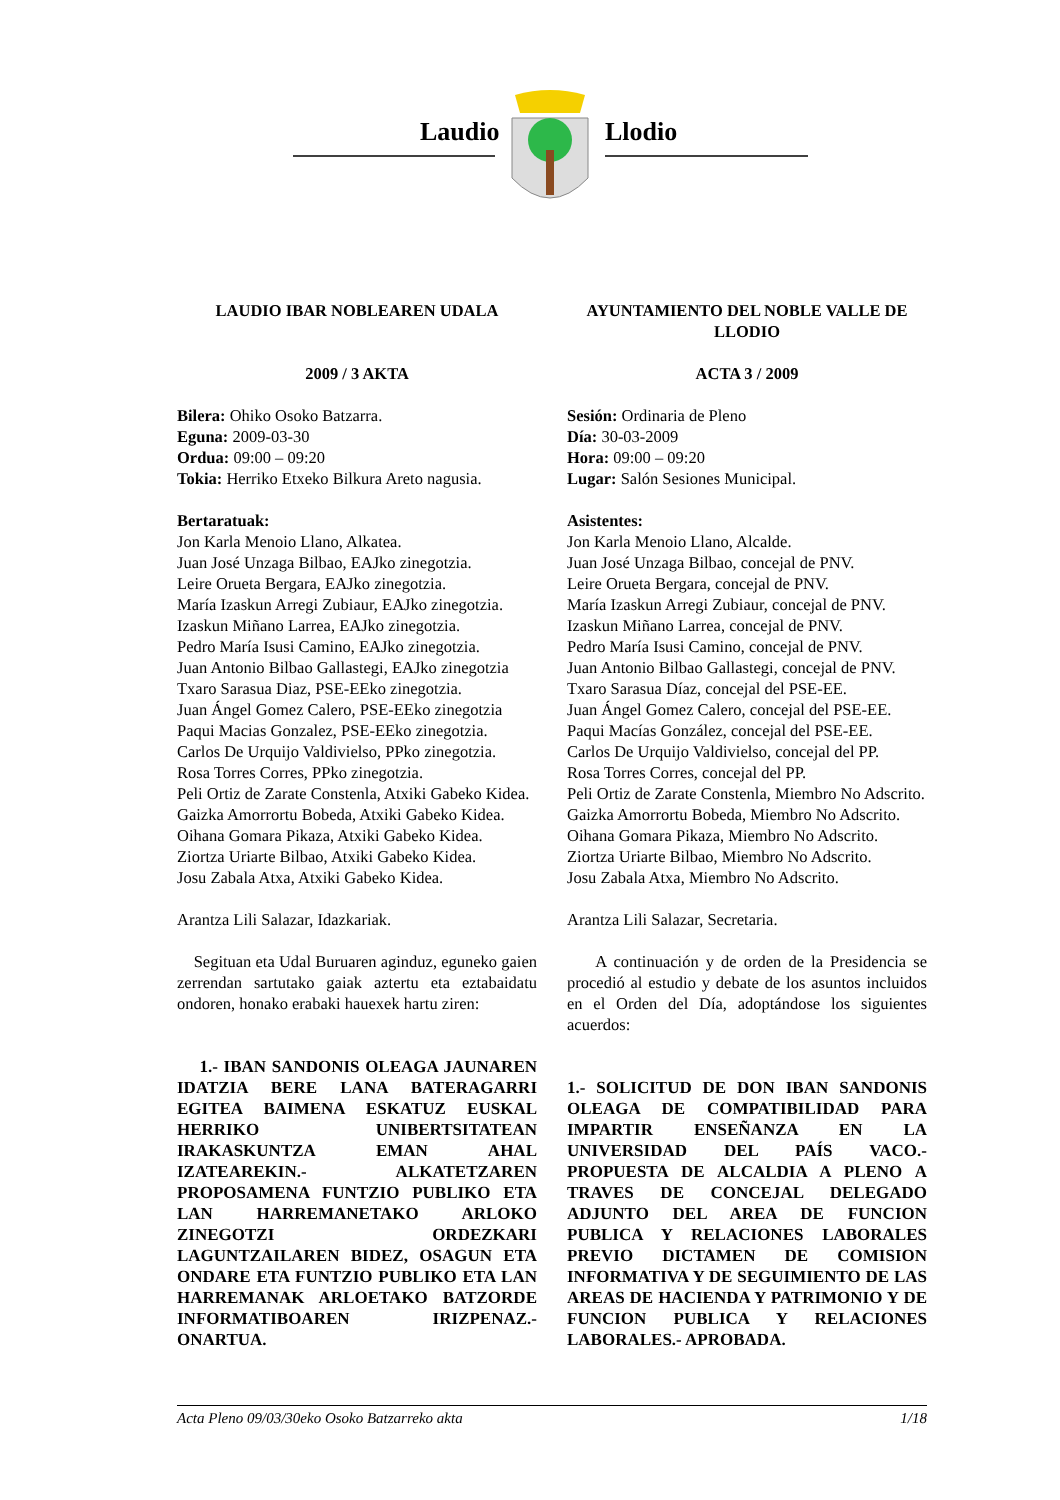Laudio
Llodio
LAUDIO IBAR NOBLEAREN UDALA
2009 / 3 AKTA
Bilera: Ohiko Osoko Batzarra.
Eguna: 2009-03-30
Ordua: 09:00 – 09:20
Tokia: Herriko Etxeko Bilkura Areto nagusia.
Bertaratuak:
Jon Karla Menoio Llano, Alkatea.
Juan José Unzaga Bilbao, EAJko zinegotzia.
Leire Orueta Bergara, EAJko zinegotzia.
María Izaskun Arregi Zubiaur, EAJko zinegotzia.
Izaskun Miñano Larrea, EAJko zinegotzia.
Pedro María Isusi Camino, EAJko zinegotzia.
Juan Antonio Bilbao Gallastegi, EAJko zinegotzia
Txaro Sarasua Diaz, PSE-EEko zinegotzia.
Juan Ángel Gomez Calero, PSE-EEko zinegotzia
Paqui Macias Gonzalez, PSE-EEko zinegotzia.
Carlos De Urquijo Valdivielso, PPko zinegotzia.
Rosa Torres Corres, PPko zinegotzia.
Peli Ortiz de Zarate Constenla, Atxiki Gabeko Kidea.
Gaizka Amorrortu Bobeda, Atxiki Gabeko Kidea.
Oihana Gomara Pikaza, Atxiki Gabeko Kidea.
Ziortza Uriarte Bilbao, Atxiki Gabeko Kidea.
Josu Zabala Atxa, Atxiki Gabeko Kidea.
Arantza Lili Salazar, Idazkariak.
Segituan eta Udal Buruaren aginduz, eguneko gaien zerrendan sartutako gaiak aztertu eta eztabaidatu ondoren, honako erabaki hauexek hartu ziren:
1.- IBAN SANDONIS OLEAGA JAUNAREN IDATZIA BERE LANA BATERAGARRI EGITEA BAIMENA ESKATUZ EUSKAL HERRIKO UNIBERTSITATEAN IRAKASKUNTZA EMAN AHAL IZATEAREKIN.- ALKATETZAREN PROPOSAMENA FUNTZIO PUBLIKO ETA LAN HARREMANETAKO ARLOKO ZINEGOTZI ORDEZKARI LAGUNTZAILAREN BIDEZ, OSAGUN ETA ONDARE ETA FUNTZIO PUBLIKO ETA LAN HARREMANAK ARLOETAKO BATZORDE INFORMATIBOAREN IRIZPENAZ.- ONARTUA.
AYUNTAMIENTO DEL NOBLE VALLE DE LLODIO
ACTA 3 / 2009
Sesión: Ordinaria de Pleno
Día: 30-03-2009
Hora: 09:00 – 09:20
Lugar: Salón Sesiones Municipal.
Asistentes:
Jon Karla Menoio Llano, Alcalde.
Juan José Unzaga Bilbao, concejal de PNV.
Leire Orueta Bergara, concejal de PNV.
María Izaskun Arregi Zubiaur, concejal de PNV.
Izaskun Miñano Larrea, concejal de PNV.
Pedro María Isusi Camino, concejal de PNV.
Juan Antonio Bilbao Gallastegi, concejal de PNV.
Txaro Sarasua Díaz, concejal del PSE-EE.
Juan Ángel Gomez Calero, concejal del PSE-EE.
Paqui Macías González, concejal del PSE-EE.
Carlos De Urquijo Valdivielso, concejal del PP.
Rosa Torres Corres, concejal del PP.
Peli Ortiz de Zarate Constenla, Miembro No Adscrito.
Gaizka Amorrortu Bobeda, Miembro No Adscrito.
Oihana Gomara Pikaza, Miembro No Adscrito.
Ziortza Uriarte Bilbao, Miembro No Adscrito.
Josu Zabala Atxa, Miembro No Adscrito.
Arantza Lili Salazar, Secretaria.
A continuación y de orden de la Presidencia se procedió al estudio y debate de los asuntos incluidos en el Orden del Día, adoptándose los siguientes acuerdos:
1.- SOLICITUD DE DON IBAN SANDONIS OLEAGA DE COMPATIBILIDAD PARA IMPARTIR ENSEÑANZA EN LA UNIVERSIDAD DEL PAÍS VACO.- PROPUESTA DE ALCALDIA A PLENO A TRAVES DE CONCEJAL DELEGADO ADJUNTO DEL AREA DE FUNCION PUBLICA Y RELACIONES LABORALES PREVIO DICTAMEN DE COMISION INFORMATIVA Y DE SEGUIMIENTO DE LAS AREAS DE HACIENDA Y PATRIMONIO Y DE FUNCION PUBLICA Y RELACIONES LABORALES.- APROBADA.
Acta Pleno 09/03/30eko Osoko Batzarreko akta 1/18